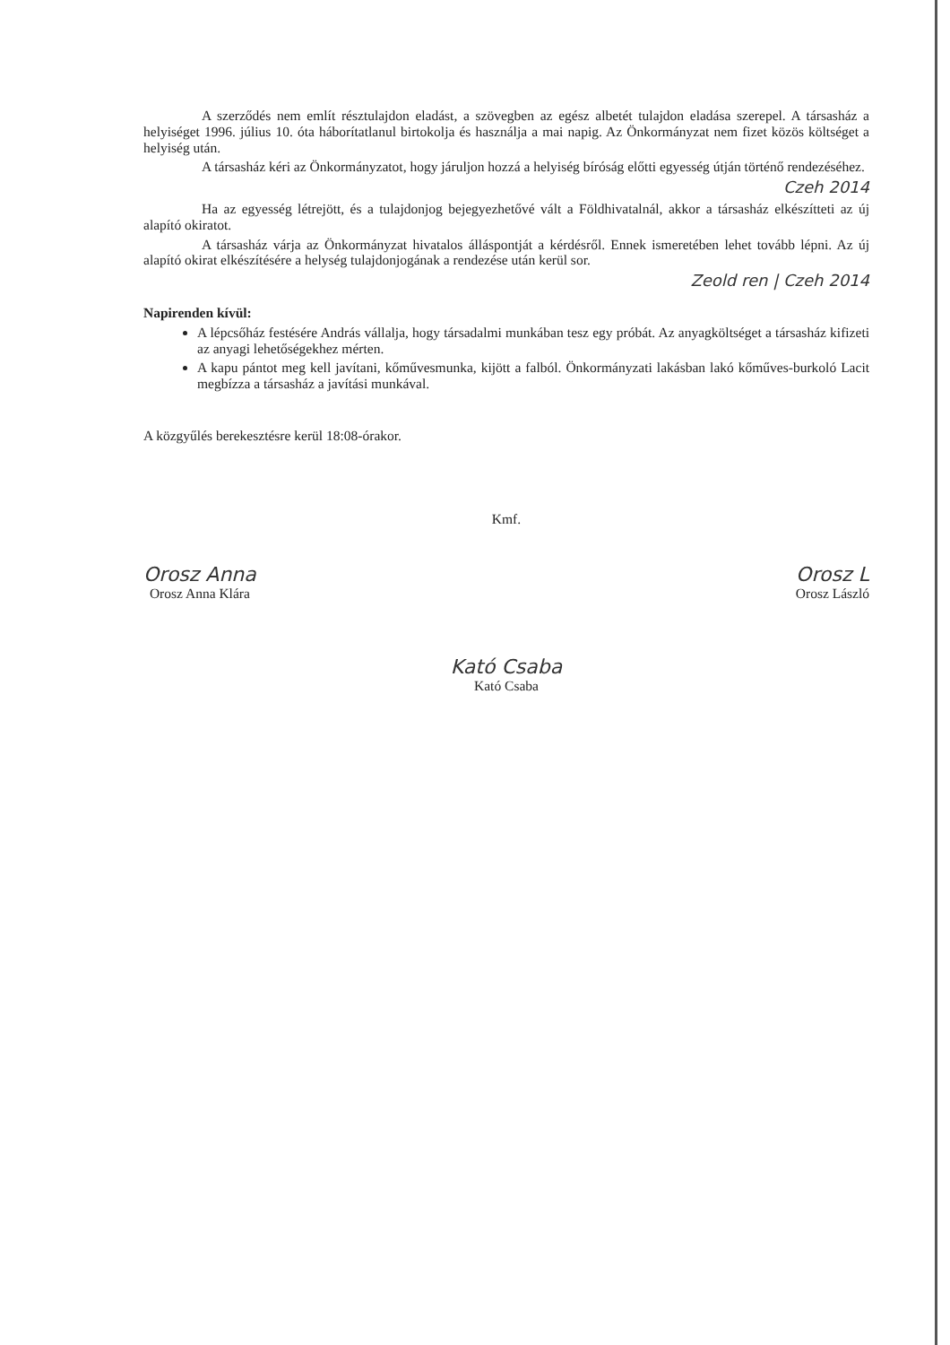A szerződés nem említ résztulajdon eladást, a szövegben az egész albetét tulajdon eladása szerepel. A társasház a helyiséget 1996. július 10. óta háborítatlanul birtokolja és használja a mai napig. Az Önkormányzat nem fizet közös költséget a helyiség után.
A társasház kéri az Önkormányzatot, hogy járuljon hozzá a helyiség bíróság előtti egyesség útján történő rendezéséhez.
Czeh 2014
Ha az egyesség létrejött, és a tulajdonjog bejegyezhetővé vált a Földhivatalnál, akkor a társasház elkészítteti az új alapító okiratot.
A társasház várja az Önkormányzat hivatalos álláspontját a kérdésről. Ennek ismeretében lehet tovább lépni. Az új alapító okirat elkészítésére a helység tulajdonjogának a rendezése után kerül sor.
Zeold ren | Czeh 2014
Napirenden kívül:
A lépcsőház festésére András vállalja, hogy társadalmi munkában tesz egy próbát. Az anyagköltséget a társasház kifizeti az anyagi lehetőségekhez mérten.
A kapu pántot meg kell javítani, kőművesmunka, kijött a falból. Önkormányzati lakásban lakó kőműves-burkoló Lacit megbízza a társasház a javítási munkával.
A közgyűlés berekesztésre kerül 18:08-órakor.
Kmf.
Orosz Anna
Orosz Anna Klára
Orosz L
Orosz László
Kató Csaba
Kató Csaba